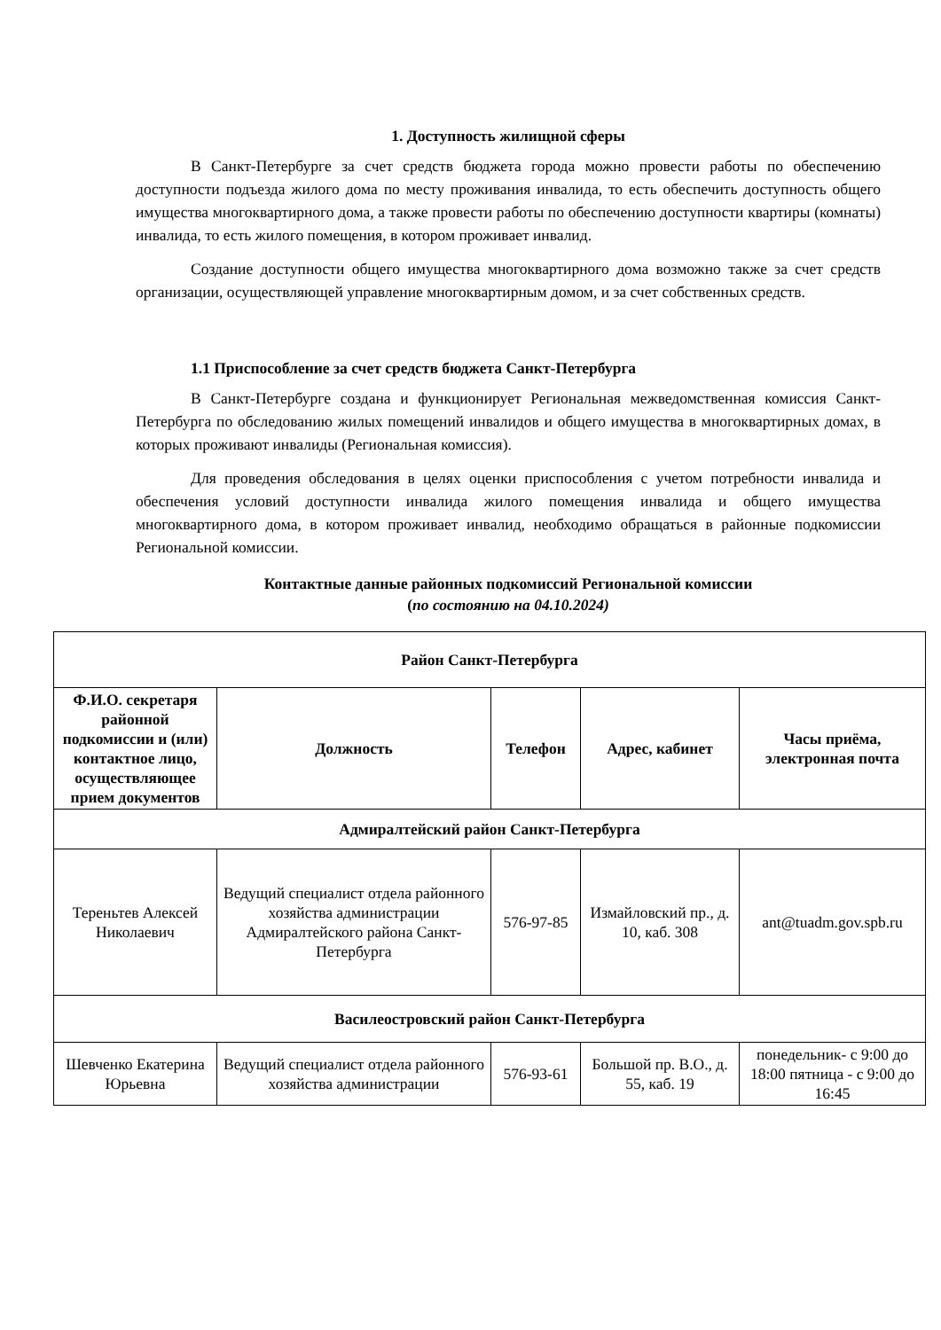1. Доступность жилищной сферы
В Санкт-Петербурге за счет средств бюджета города можно провести работы по обеспечению доступности подъезда жилого дома по месту проживания инвалида, то есть обеспечить доступность общего имущества многоквартирного дома, а также провести работы по обеспечению доступности квартиры (комнаты) инвалида, то есть жилого помещения, в котором проживает инвалид.
Создание доступности общего имущества многоквартирного дома возможно также за счет средств организации, осуществляющей управление многоквартирным домом, и за счет собственных средств.
1.1 Приспособление за счет средств бюджета Санкт-Петербурга
В Санкт-Петербурге создана и функционирует Региональная межведомственная комиссия Санкт-Петербурга по обследованию жилых помещений инвалидов и общего имущества в многоквартирных домах, в которых проживают инвалиды (Региональная комиссия).
Для проведения обследования в целях оценки приспособления с учетом потребности инвалида и обеспечения условий доступности инвалида жилого помещения инвалида и общего имущества многоквартирного дома, в котором проживает инвалид, необходимо обращаться в районные подкомиссии Региональной комиссии.
Контактные данные районных подкомиссий Региональной комиссии
(по состоянию на 04.10.2024)
| Район Санкт-Петербурга | | | | |
| --- | --- | --- | --- | --- |
| Ф.И.О. секретаря районной подкомиссии и (или) контактное лицо, осуществляющее прием документов | Должность | Телефон | Адрес, кабинет | Часы приёма, электронная почта |
| Адмиралтейский район Санкт-Петербурга | | | | |
| Тереньтев Алексей Николаевич | Ведущий специалист отдела районного хозяйства администрации Адмиралтейского района Санкт-Петербурга | 576-97-85 | Измайловский пр., д. 10, каб. 308 | ant@tuadm.gov.spb.ru |
| Василеостровский район Санкт-Петербурга | | | | |
| Шевченко Екатерина Юрьевна | Ведущий специалист отдела районного хозяйства администрации | 576-93-61 | Большой пр. В.О., д. 55, каб. 19 | понедельник- с 9:00 до 18:00 пятница - с 9:00 до 16:45 |